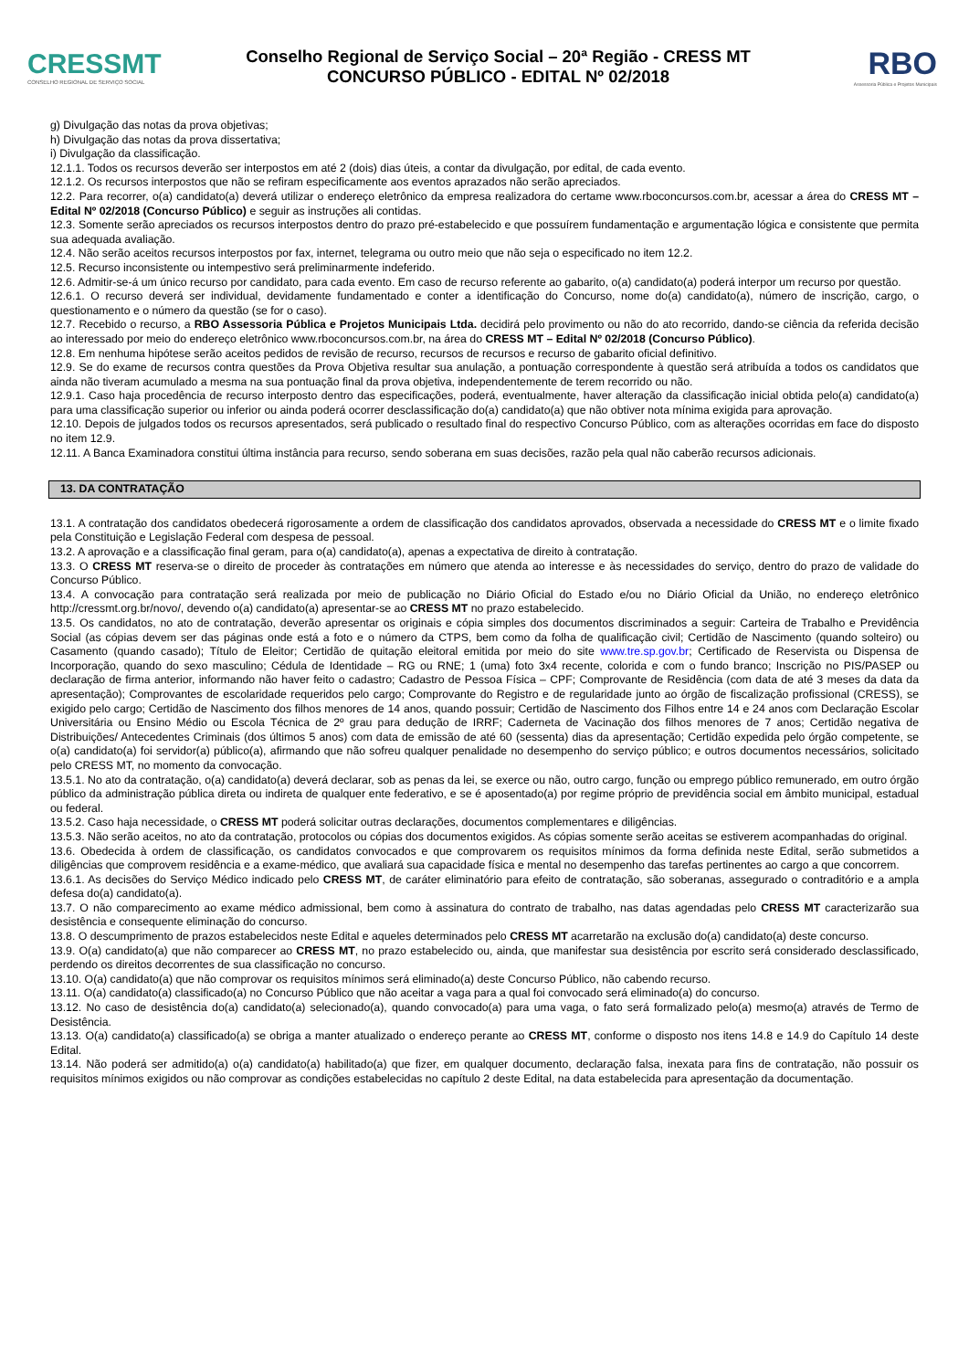CRESSMT
CONSELHO REGIONAL DE SERVIÇO SOCIAL
Conselho Regional de Serviço Social – 20ª Região - CRESS MT
CONCURSO PÚBLICO - EDITAL Nº 02/2018
RBO
Assessoria Pública e Projetos Municipais
g) Divulgação das notas da prova objetivas;
h) Divulgação das notas da prova dissertativa;
i) Divulgação da classificação.
12.1.1. Todos os recursos deverão ser interpostos em até 2 (dois) dias úteis, a contar da divulgação, por edital, de cada evento.
12.1.2. Os recursos interpostos que não se refiram especificamente aos eventos aprazados não serão apreciados.
12.2. Para recorrer, o(a) candidato(a) deverá utilizar o endereço eletrônico da empresa realizadora do certame www.rboconcursos.com.br, acessar a área do CRESS MT – Edital Nº 02/2018 (Concurso Público) e seguir as instruções ali contidas.
12.3. Somente serão apreciados os recursos interpostos dentro do prazo pré-estabelecido e que possuírem fundamentação e argumentação lógica e consistente que permita sua adequada avaliação.
12.4. Não serão aceitos recursos interpostos por fax, internet, telegrama ou outro meio que não seja o especificado no item 12.2.
12.5. Recurso inconsistente ou intempestivo será preliminarmente indeferido.
12.6. Admitir-se-á um único recurso por candidato, para cada evento. Em caso de recurso referente ao gabarito, o(a) candidato(a) poderá interpor um recurso por questão.
12.6.1. O recurso deverá ser individual, devidamente fundamentado e conter a identificação do Concurso, nome do(a) candidato(a), número de inscrição, cargo, o questionamento e o número da questão (se for o caso).
12.7. Recebido o recurso, a RBO Assessoria Pública e Projetos Municipais Ltda. decidirá pelo provimento ou não do ato recorrido, dando-se ciência da referida decisão ao interessado por meio do endereço eletrônico www.rboconcursos.com.br, na área do CRESS MT – Edital Nº 02/2018 (Concurso Público).
12.8. Em nenhuma hipótese serão aceitos pedidos de revisão de recurso, recursos de recursos e recurso de gabarito oficial definitivo.
12.9. Se do exame de recursos contra questões da Prova Objetiva resultar sua anulação, a pontuação correspondente à questão será atribuída a todos os candidatos que ainda não tiveram acumulado a mesma na sua pontuação final da prova objetiva, independentemente de terem recorrido ou não.
12.9.1. Caso haja procedência de recurso interposto dentro das especificações, poderá, eventualmente, haver alteração da classificação inicial obtida pelo(a) candidato(a) para uma classificação superior ou inferior ou ainda poderá ocorrer desclassificação do(a) candidato(a) que não obtiver nota mínima exigida para aprovação.
12.10. Depois de julgados todos os recursos apresentados, será publicado o resultado final do respectivo Concurso Público, com as alterações ocorridas em face do disposto no item 12.9.
12.11. A Banca Examinadora constitui última instância para recurso, sendo soberana em suas decisões, razão pela qual não caberão recursos adicionais.
13. DA CONTRATAÇÃO
13.1. A contratação dos candidatos obedecerá rigorosamente a ordem de classificação dos candidatos aprovados, observada a necessidade do CRESS MT e o limite fixado pela Constituição e Legislação Federal com despesa de pessoal.
13.2. A aprovação e a classificação final geram, para o(a) candidato(a), apenas a expectativa de direito à contratação.
13.3. O CRESS MT reserva-se o direito de proceder às contratações em número que atenda ao interesse e às necessidades do serviço, dentro do prazo de validade do Concurso Público.
13.4. A convocação para contratação será realizada por meio de publicação no Diário Oficial do Estado e/ou no Diário Oficial da União, no endereço eletrônico http://cressmt.org.br/novo/, devendo o(a) candidato(a) apresentar-se ao CRESS MT no prazo estabelecido.
13.5. Os candidatos, no ato de contratação, deverão apresentar os originais e cópia simples dos documentos discriminados a seguir: Carteira de Trabalho e Previdência Social (as cópias devem ser das páginas onde está a foto e o número da CTPS, bem como da folha de qualificação civil; Certidão de Nascimento (quando solteiro) ou Casamento (quando casado); Título de Eleitor; Certidão de quitação eleitoral emitida por meio do site www.tre.sp.gov.br; Certificado de Reservista ou Dispensa de Incorporação, quando do sexo masculino; Cédula de Identidade – RG ou RNE; 1 (uma) foto 3x4 recente, colorida e com o fundo branco; Inscrição no PIS/PASEP ou declaração de firma anterior, informando não haver feito o cadastro; Cadastro de Pessoa Física – CPF; Comprovante de Residência (com data de até 3 meses da data da apresentação); Comprovantes de escolaridade requeridos pelo cargo; Comprovante do Registro e de regularidade junto ao órgão de fiscalização profissional (CRESS), se exigido pelo cargo; Certidão de Nascimento dos filhos menores de 14 anos, quando possuir; Certidão de Nascimento dos Filhos entre 14 e 24 anos com Declaração Escolar Universitária ou Ensino Médio ou Escola Técnica de 2º grau para dedução de IRRF; Caderneta de Vacinação dos filhos menores de 7 anos; Certidão negativa de Distribuições/ Antecedentes Criminais (dos últimos 5 anos) com data de emissão de até 60 (sessenta) dias da apresentação; Certidão expedida pelo órgão competente, se o(a) candidato(a) foi servidor(a) público(a), afirmando que não sofreu qualquer penalidade no desempenho do serviço público; e outros documentos necessários, solicitado pelo CRESS MT, no momento da convocação.
13.5.1. No ato da contratação, o(a) candidato(a) deverá declarar, sob as penas da lei, se exerce ou não, outro cargo, função ou emprego público remunerado, em outro órgão público da administração pública direta ou indireta de qualquer ente federativo, e se é aposentado(a) por regime próprio de previdência social em âmbito municipal, estadual ou federal.
13.5.2. Caso haja necessidade, o CRESS MT poderá solicitar outras declarações, documentos complementares e diligências.
13.5.3. Não serão aceitos, no ato da contratação, protocolos ou cópias dos documentos exigidos. As cópias somente serão aceitas se estiverem acompanhadas do original.
13.6. Obedecida à ordem de classificação, os candidatos convocados e que comprovarem os requisitos mínimos da forma definida neste Edital, serão submetidos a diligências que comprovem residência e a exame-médico, que avaliará sua capacidade física e mental no desempenho das tarefas pertinentes ao cargo a que concorrem.
13.6.1. As decisões do Serviço Médico indicado pelo CRESS MT, de caráter eliminatório para efeito de contratação, são soberanas, assegurado o contraditório e a ampla defesa do(a) candidato(a).
13.7. O não comparecimento ao exame médico admissional, bem como à assinatura do contrato de trabalho, nas datas agendadas pelo CRESS MT caracterizarão sua desistência e consequente eliminação do concurso.
13.8. O descumprimento de prazos estabelecidos neste Edital e aqueles determinados pelo CRESS MT acarretarão na exclusão do(a) candidato(a) deste concurso.
13.9. O(a) candidato(a) que não comparecer ao CRESS MT, no prazo estabelecido ou, ainda, que manifestar sua desistência por escrito será considerado desclassificado, perdendo os direitos decorrentes de sua classificação no concurso.
13.10. O(a) candidato(a) que não comprovar os requisitos mínimos será eliminado(a) deste Concurso Público, não cabendo recurso.
13.11. O(a) candidato(a) classificado(a) no Concurso Público que não aceitar a vaga para a qual foi convocado será eliminado(a) do concurso.
13.12. No caso de desistência do(a) candidato(a) selecionado(a), quando convocado(a) para uma vaga, o fato será formalizado pelo(a) mesmo(a) através de Termo de Desistência.
13.13. O(a) candidato(a) classificado(a) se obriga a manter atualizado o endereço perante ao CRESS MT, conforme o disposto nos itens 14.8 e 14.9 do Capítulo 14 deste Edital.
13.14. Não poderá ser admitido(a) o(a) candidato(a) habilitado(a) que fizer, em qualquer documento, declaração falsa, inexata para fins de contratação, não possuir os requisitos mínimos exigidos ou não comprovar as condições estabelecidas no capítulo 2 deste Edital, na data estabelecida para apresentação da documentação.